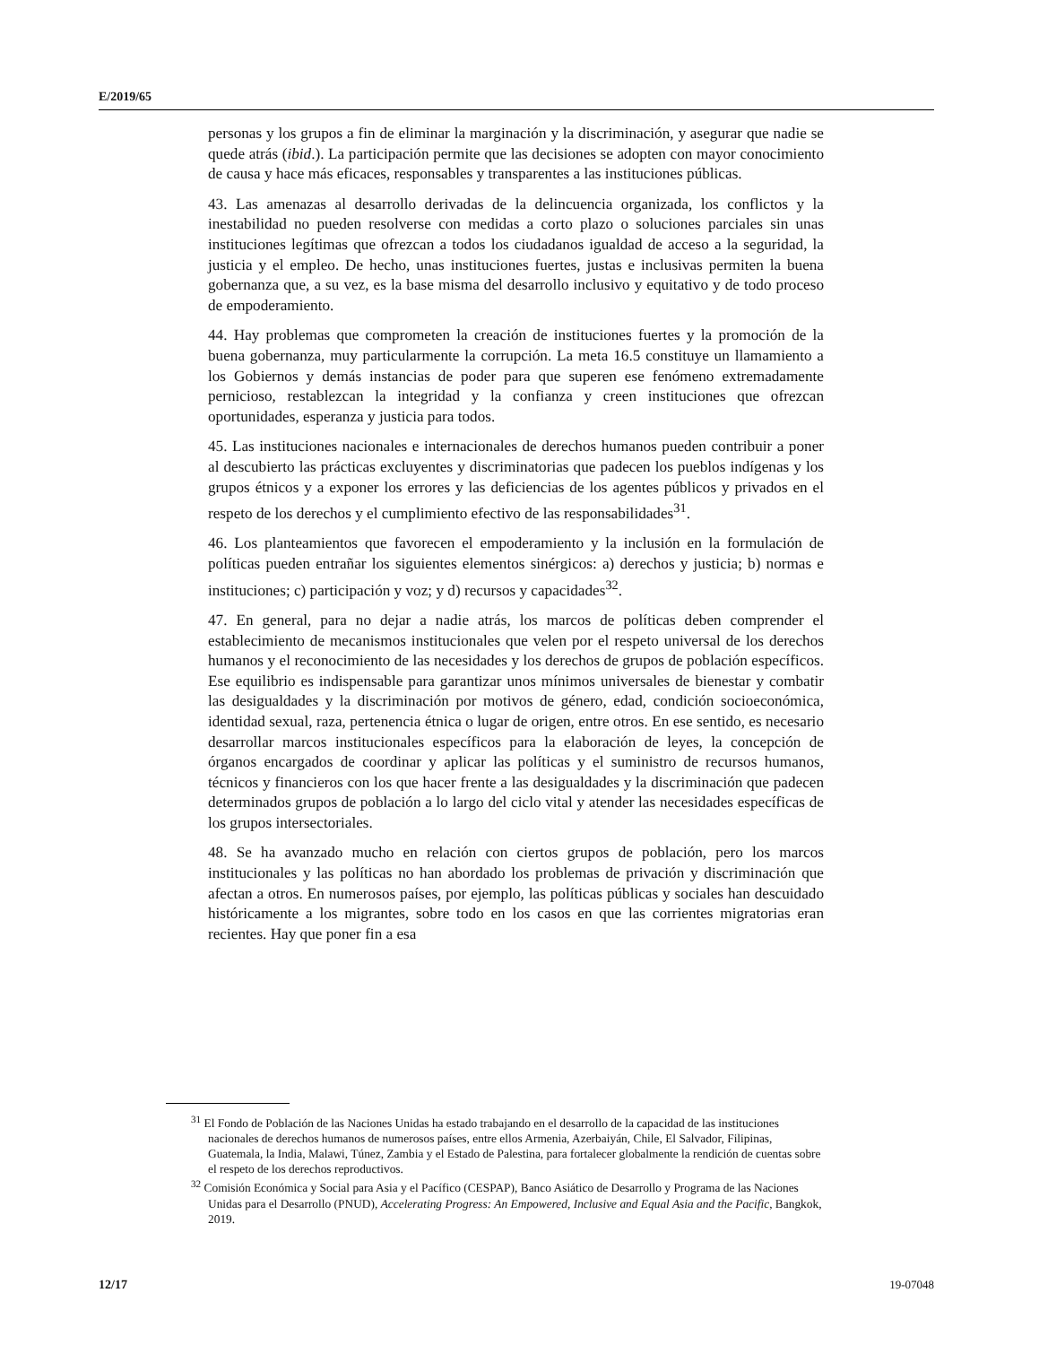E/2019/65
personas y los grupos a fin de eliminar la marginación y la discriminación, y asegurar que nadie se quede atrás (ibid.). La participación permite que las decisiones se adopten con mayor conocimiento de causa y hace más eficaces, responsables y transparentes a las instituciones públicas.
43. Las amenazas al desarrollo derivadas de la delincuencia organizada, los conflictos y la inestabilidad no pueden resolverse con medidas a corto plazo o soluciones parciales sin unas instituciones legítimas que ofrezcan a todos los ciudadanos igualdad de acceso a la seguridad, la justicia y el empleo. De hecho, unas instituciones fuertes, justas e inclusivas permiten la buena gobernanza que, a su vez, es la base misma del desarrollo inclusivo y equitativo y de todo proceso de empoderamiento.
44. Hay problemas que comprometen la creación de instituciones fuertes y la promoción de la buena gobernanza, muy particularmente la corrupción. La meta 16.5 constituye un llamamiento a los Gobiernos y demás instancias de poder para que superen ese fenómeno extremadamente pernicioso, restablezcan la integridad y la confianza y creen instituciones que ofrezcan oportunidades, esperanza y justicia para todos.
45. Las instituciones nacionales e internacionales de derechos humanos pueden contribuir a poner al descubierto las prácticas excluyentes y discriminatorias que padecen los pueblos indígenas y los grupos étnicos y a exponer los errores y las deficiencias de los agentes públicos y privados en el respeto de los derechos y el cumplimiento efectivo de las responsabilidades<sup>31</sup>.
46. Los planteamientos que favorecen el empoderamiento y la inclusión en la formulación de políticas pueden entrañar los siguientes elementos sinérgicos: a) derechos y justicia; b) normas e instituciones; c) participación y voz; y d) recursos y capacidades<sup>32</sup>.
47. En general, para no dejar a nadie atrás, los marcos de políticas deben comprender el establecimiento de mecanismos institucionales que velen por el respeto universal de los derechos humanos y el reconocimiento de las necesidades y los derechos de grupos de población específicos. Ese equilibrio es indispensable para garantizar unos mínimos universales de bienestar y combatir las desigualdades y la discriminación por motivos de género, edad, condición socioeconómica, identidad sexual, raza, pertenencia étnica o lugar de origen, entre otros. En ese sentido, es necesario desarrollar marcos institucionales específicos para la elaboración de leyes, la concepción de órganos encargados de coordinar y aplicar las políticas y el suministro de recursos humanos, técnicos y financieros con los que hacer frente a las desigualdades y la discriminación que padecen determinados grupos de población a lo largo del ciclo vital y atender las necesidades específicas de los grupos intersectoriales.
48. Se ha avanzado mucho en relación con ciertos grupos de población, pero los marcos institucionales y las políticas no han abordado los problemas de privación y discriminación que afectan a otros. En numerosos países, por ejemplo, las políticas públicas y sociales han descuidado históricamente a los migrantes, sobre todo en los casos en que las corrientes migratorias eran recientes. Hay que poner fin a esa
<sup>31</sup> El Fondo de Población de las Naciones Unidas ha estado trabajando en el desarrollo de la capacidad de las instituciones nacionales de derechos humanos de numerosos países, entre ellos Armenia, Azerbaiyán, Chile, El Salvador, Filipinas, Guatemala, la India, Malawi, Túnez, Zambia y el Estado de Palestina, para fortalecer globalmente la rendición de cuentas sobre el respeto de los derechos reproductivos.
<sup>32</sup> Comisión Económica y Social para Asia y el Pacífico (CESPAP), Banco Asiático de Desarrollo y Programa de las Naciones Unidas para el Desarrollo (PNUD), Accelerating Progress: An Empowered, Inclusive and Equal Asia and the Pacific, Bangkok, 2019.
12/17 19-07048